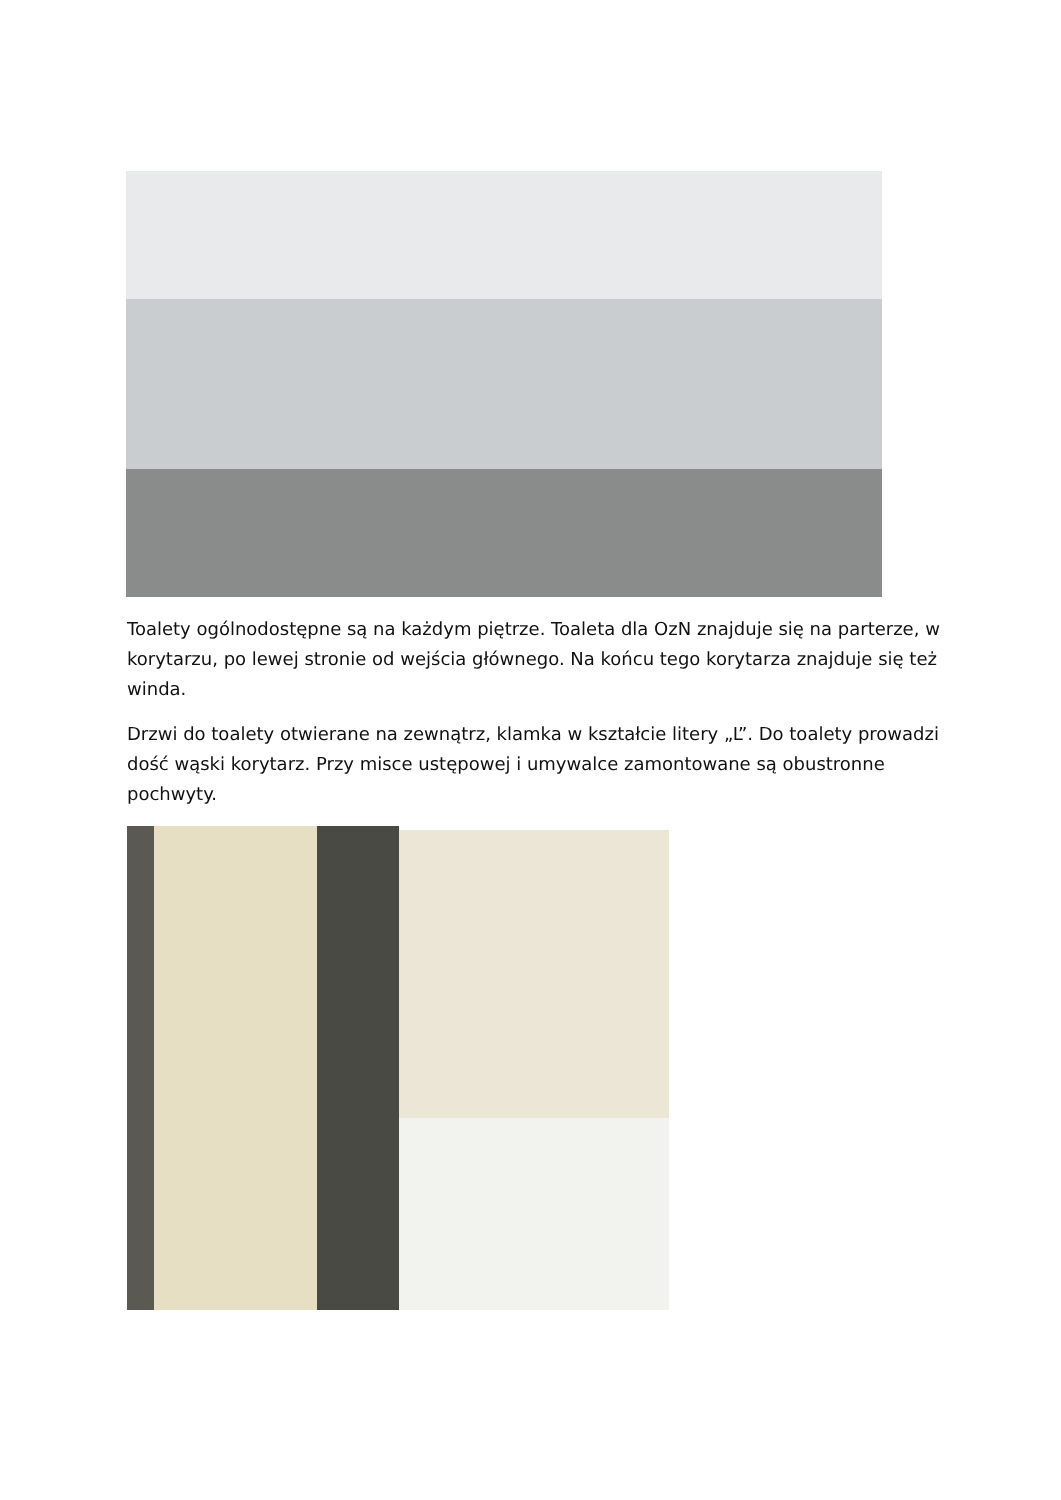Toalety ogólnodostępne są na każdym piętrze. Toaleta dla OzN znajduje się na parterze, w korytarzu, po lewej stronie od wejścia głównego. Na końcu tego korytarza znajduje się też winda.
Drzwi do toalety otwierane na zewnątrz, klamka w kształcie litery „L”. Do toalety prowadzi dość wąski korytarz. Przy misce ustępowej i umywalce zamontowane są obustronne pochwyty.